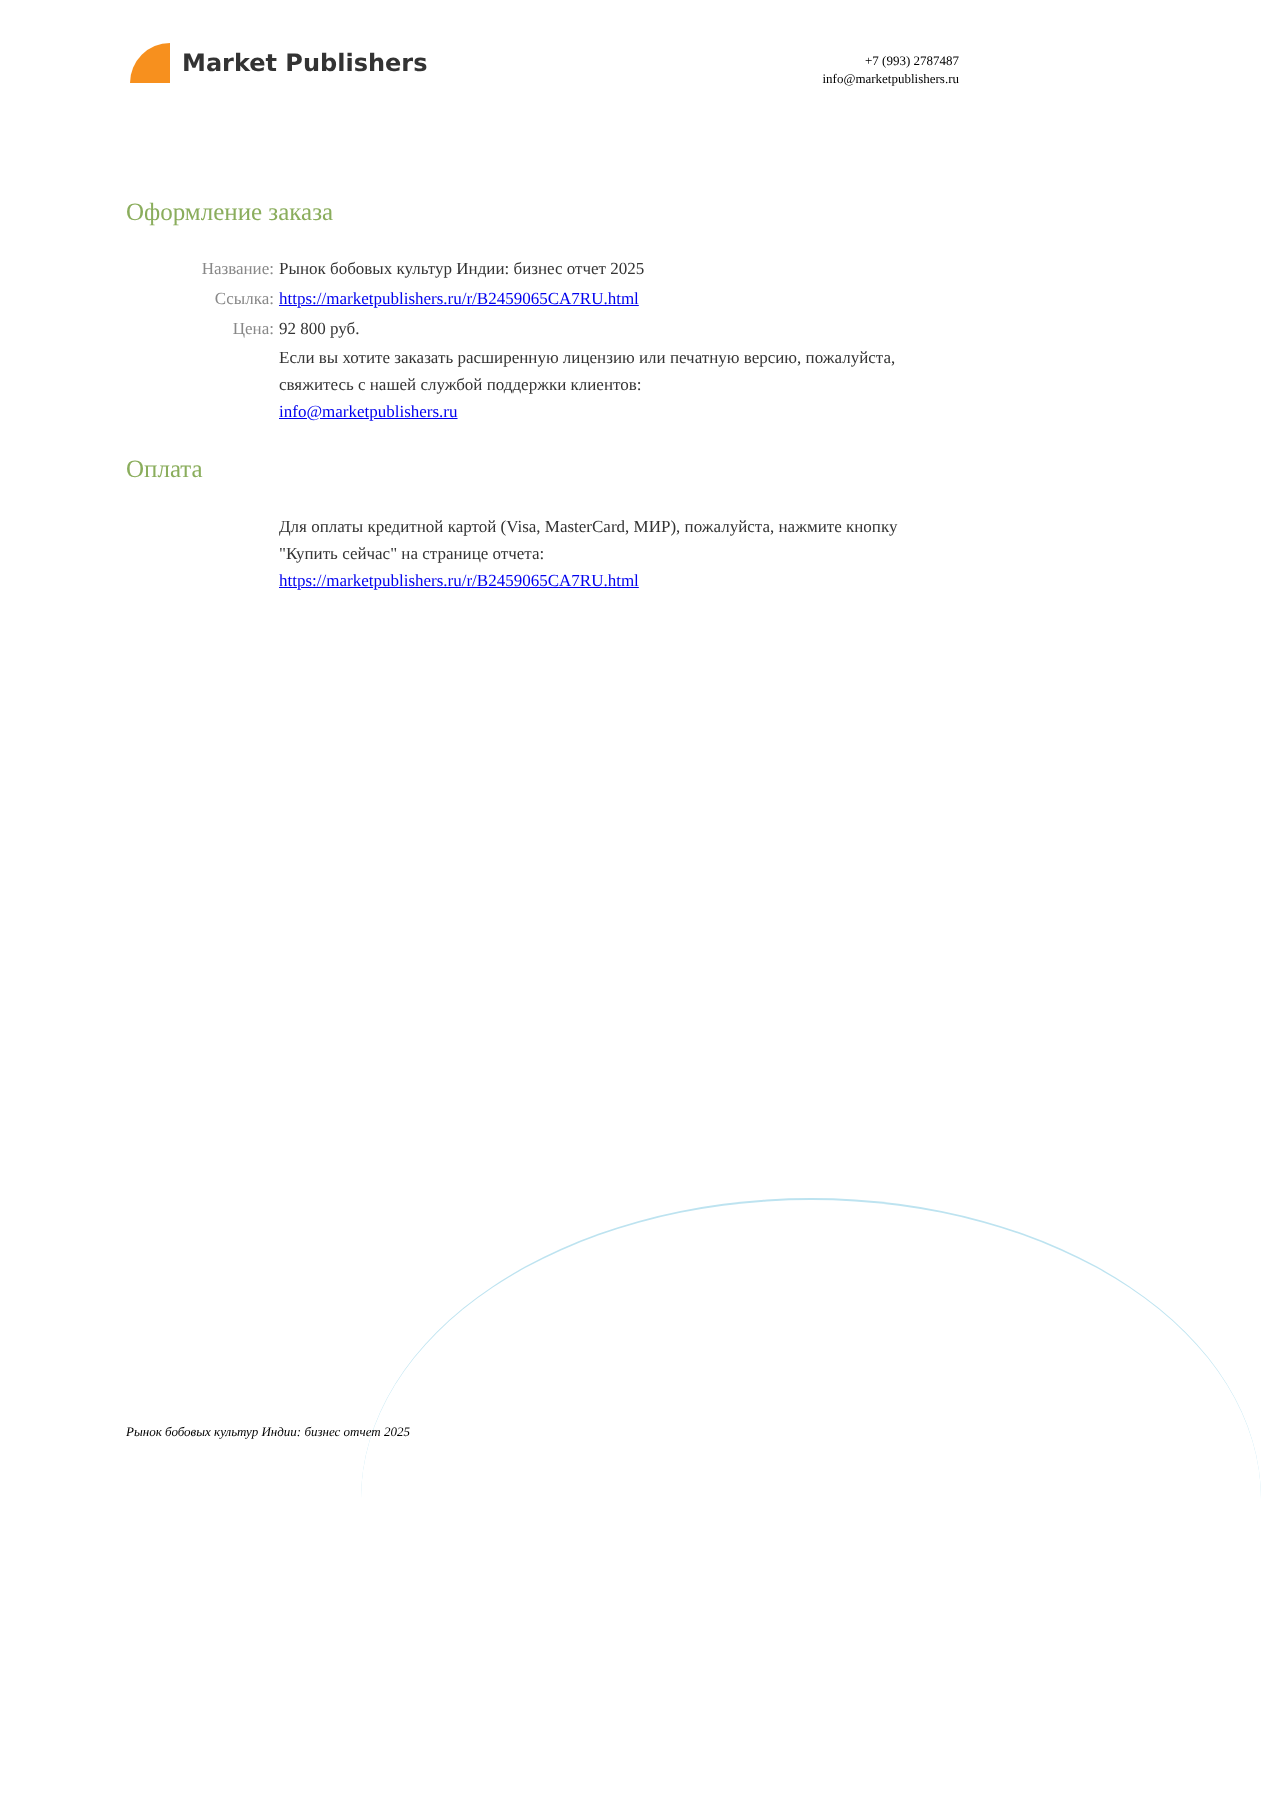Market Publishers
+7 (993) 2787487
info@marketpublishers.ru
Оформление заказа
Название:
Рынок бобовых культур Индии: бизнес отчет 2025
Ссылка:
https://marketpublishers.ru/r/B2459065CA7RU.html
Цена:
92 800 руб.
Если вы хотите заказать расширенную лицензию или печатную версию, пожалуйста, свяжитесь с нашей службой поддержки клиентов:
info@marketpublishers.ru
Оплата
Для оплаты кредитной картой (Visa, MasterCard, МИР), пожалуйста, нажмите кнопку "Купить сейчас" на странице отчета:
https://marketpublishers.ru/r/B2459065CA7RU.html
Рынок бобовых культур Индии: бизнес отчет 2025